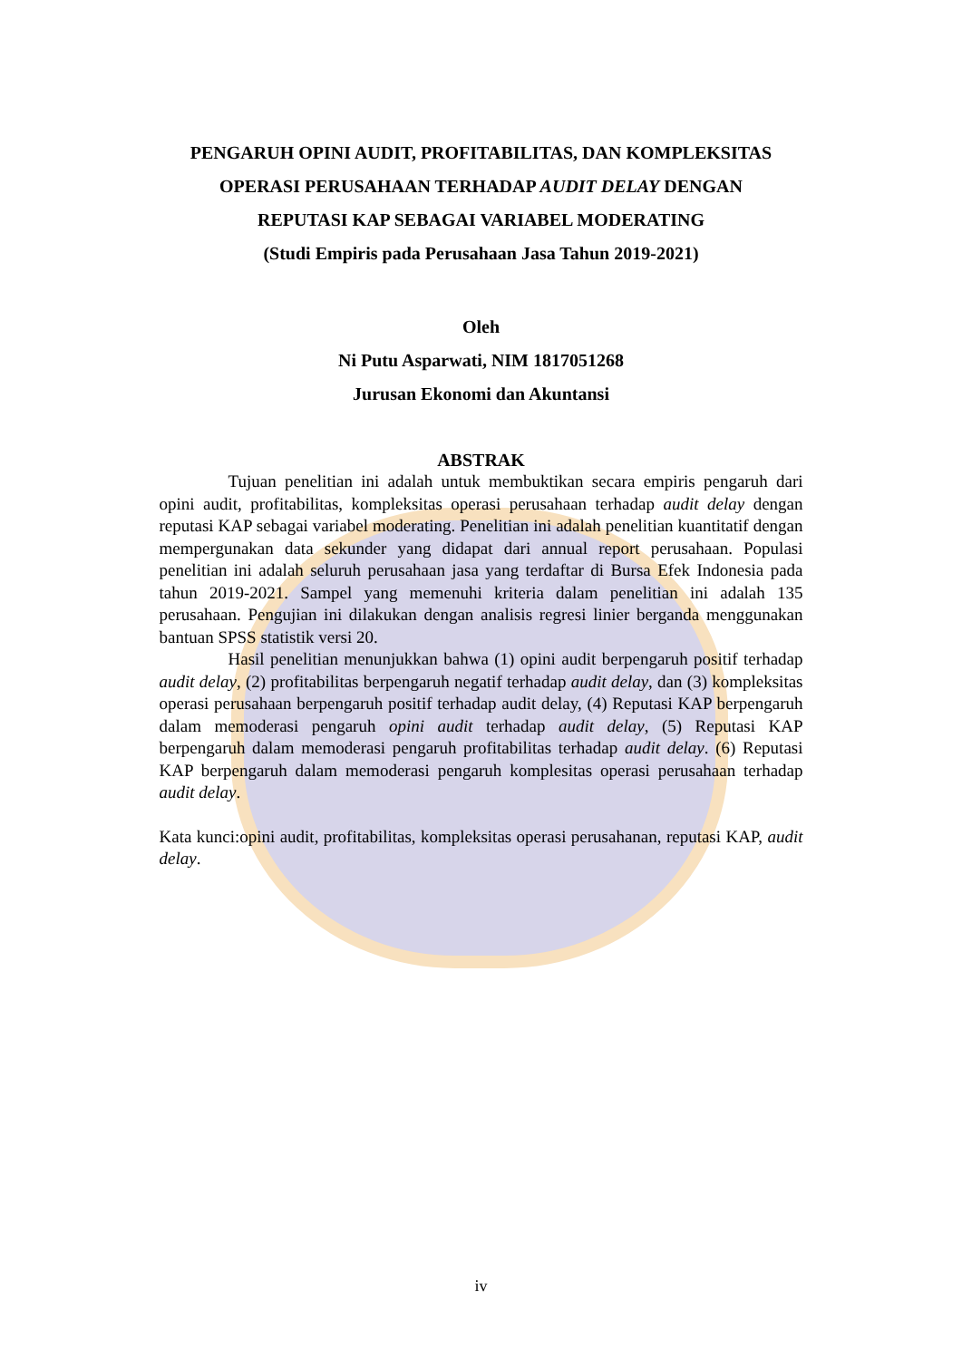PENGARUH OPINI AUDIT, PROFITABILITAS, DAN KOMPLEKSITAS
OPERASI PERUSAHAAN TERHADAP AUDIT DELAY DENGAN
REPUTASI KAP SEBAGAI VARIABEL MODERATING
(Studi Empiris pada Perusahaan Jasa Tahun 2019-2021)
Oleh
Ni Putu Asparwati, NIM 1817051268
Jurusan Ekonomi dan Akuntansi
ABSTRAK
Tujuan penelitian ini adalah untuk membuktikan secara empiris pengaruh dari opini audit, profitabilitas, kompleksitas operasi perusahaan terhadap audit delay dengan reputasi KAP sebagai variabel moderating. Penelitian ini adalah penelitian kuantitatif dengan mempergunakan data sekunder yang didapat dari annual report perusahaan. Populasi penelitian ini adalah seluruh perusahaan jasa yang terdaftar di Bursa Efek Indonesia pada tahun 2019-2021. Sampel yang memenuhi kriteria dalam penelitian ini adalah 135 perusahaan. Pengujian ini dilakukan dengan analisis regresi linier berganda menggunakan bantuan SPSS statistik versi 20.
Hasil penelitian menunjukkan bahwa (1) opini audit berpengaruh positif terhadap audit delay, (2) profitabilitas berpengaruh negatif terhadap audit delay, dan (3) kompleksitas operasi perusahaan berpengaruh positif terhadap audit delay, (4) Reputasi KAP berpengaruh dalam memoderasi pengaruh opini audit terhadap audit delay, (5) Reputasi KAP berpengaruh dalam memoderasi pengaruh profitabilitas terhadap audit delay. (6) Reputasi KAP berpengaruh dalam memoderasi pengaruh komplesitas operasi perusahaan terhadap audit delay.
Kata kunci:opini audit, profitabilitas, kompleksitas operasi perusahanan, reputasi KAP, audit delay.
iv